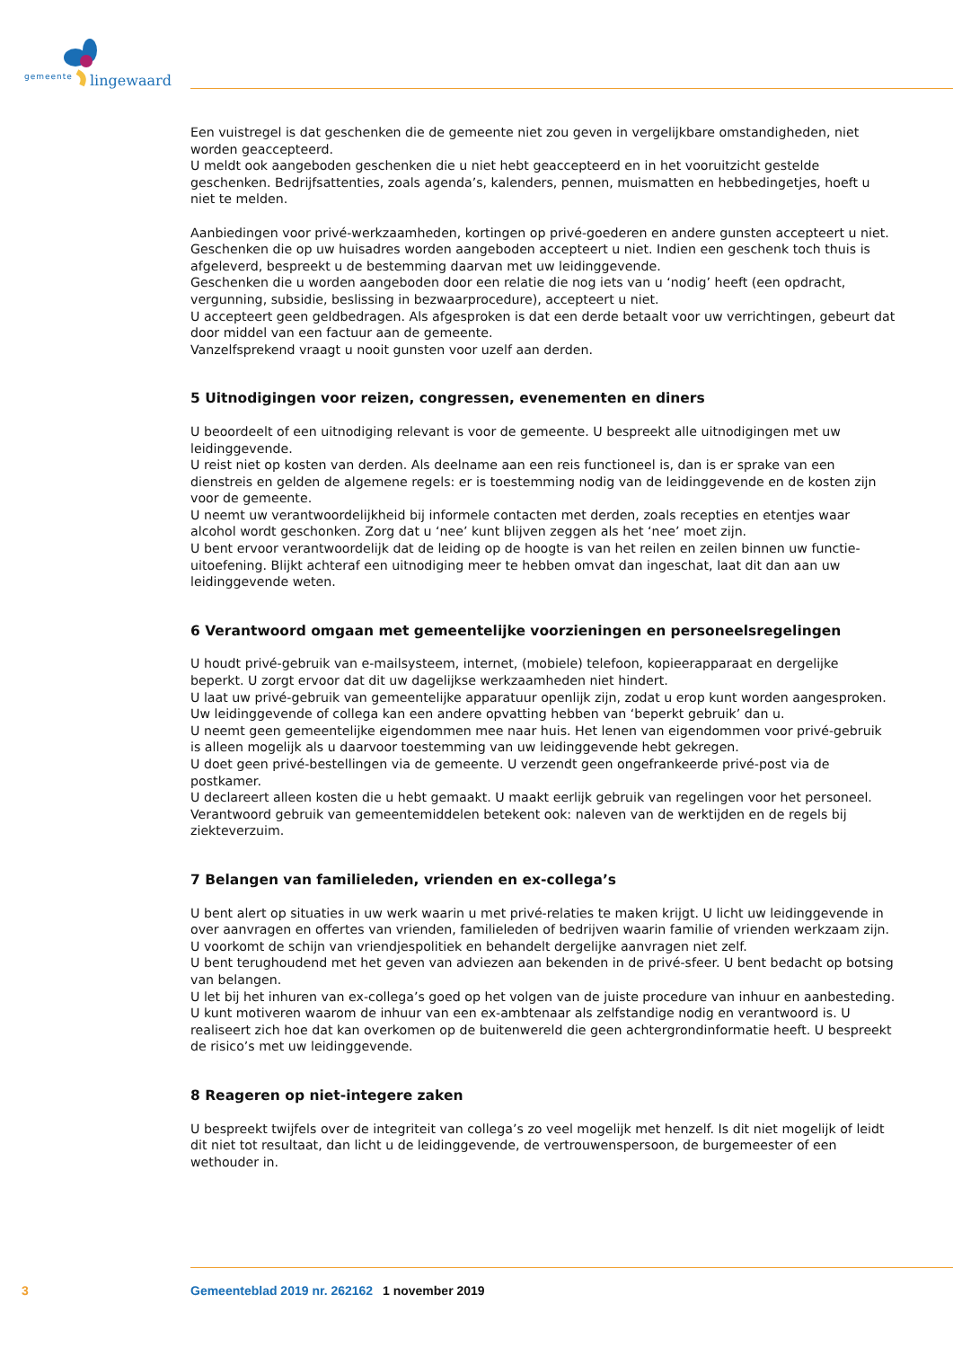gemeente lingewaard
Een vuistregel is dat geschenken die de gemeente niet zou geven in vergelijkbare omstandigheden, niet worden geaccepteerd.
U meldt ook aangeboden geschenken die u niet hebt geaccepteerd en in het vooruitzicht gestelde geschenken. Bedrijfsattenties, zoals agenda’s, kalenders, pennen, muismatten en hebbedingetjes, hoeft u niet te melden.
Aanbiedingen voor privé-werkzaamheden, kortingen op privé-goederen en andere gunsten accepteert u niet.
Geschenken die op uw huisadres worden aangeboden accepteert u niet. Indien een geschenk toch thuis is afgeleverd, bespreekt u de bestemming daarvan met uw leidinggevende.
Geschenken die u worden aangeboden door een relatie die nog iets van u ‘nodig’ heeft (een opdracht, vergunning, subsidie, beslissing in bezwaarprocedure), accepteert u niet.
U accepteert geen geldbedragen. Als afgesproken is dat een derde betaalt voor uw verrichtingen, gebeurt dat door middel van een factuur aan de gemeente.
Vanzelfsprekend vraagt u nooit gunsten voor uzelf aan derden.
5 Uitnodigingen voor reizen, congressen, evenementen en diners
U beoordeelt of een uitnodiging relevant is voor de gemeente. U bespreekt alle uitnodigingen met uw leidinggevende.
U reist niet op kosten van derden. Als deelname aan een reis functioneel is, dan is er sprake van een dienstreis en gelden de algemene regels: er is toestemming nodig van de leidinggevende en de kosten zijn voor de gemeente.
U neemt uw verantwoordelijkheid bij informele contacten met derden, zoals recepties en etentjes waar alcohol wordt geschonken. Zorg dat u ‘nee’ kunt blijven zeggen als het ‘nee’ moet zijn.
U bent ervoor verantwoordelijk dat de leiding op de hoogte is van het reilen en zeilen binnen uw functie-uitoefening. Blijkt achteraf een uitnodiging meer te hebben omvat dan ingeschat, laat dit dan aan uw leidinggevende weten.
6 Verantwoord omgaan met gemeentelijke voorzieningen en personeelsregelingen
U houdt privé-gebruik van e-mailsysteem, internet, (mobiele) telefoon, kopieerapparaat en dergelijke beperkt. U zorgt ervoor dat dit uw dagelijkse werkzaamheden niet hindert.
U laat uw privé-gebruik van gemeentelijke apparatuur openlijk zijn, zodat u erop kunt worden aangesproken. Uw leidinggevende of collega kan een andere opvatting hebben van ‘beperkt gebruik’ dan u.
U neemt geen gemeentelijke eigendommen mee naar huis. Het lenen van eigendommen voor privé-gebruik is alleen mogelijk als u daarvoor toestemming van uw leidinggevende hebt gekregen.
U doet geen privé-bestellingen via de gemeente. U verzendt geen ongefrankeerde privé-post via de postkamer.
U declareert alleen kosten die u hebt gemaakt. U maakt eerlijk gebruik van regelingen voor het personeel. Verantwoord gebruik van gemeentemiddelen betekent ook: naleven van de werktijden en de regels bij ziekteverzuim.
7 Belangen van familieleden, vrienden en ex-collega’s
U bent alert op situaties in uw werk waarin u met privé-relaties te maken krijgt. U licht uw leidinggevende in over aanvragen en offertes van vrienden, familieleden of bedrijven waarin familie of vrienden werkzaam zijn.
U voorkomt de schijn van vriendjespolitiek en behandelt dergelijke aanvragen niet zelf.
U bent terughoudend met het geven van adviezen aan bekenden in de privé-sfeer. U bent bedacht op botsing van belangen.
U let bij het inhuren van ex-collega’s goed op het volgen van de juiste procedure van inhuur en aanbesteding. U kunt motiveren waarom de inhuur van een ex-ambtenaar als zelfstandige nodig en verantwoord is. U realiseert zich hoe dat kan overkomen op de buitenwereld die geen achtergrondinformatie heeft. U bespreekt de risico’s met uw leidinggevende.
8 Reageren op niet-integere zaken
U bespreekt twijfels over de integriteit van collega’s zo veel mogelijk met henzelf. Is dit niet mogelijk of leidt dit niet tot resultaat, dan licht u de leidinggevende, de vertrouwenspersoon, de burgemeester of een wethouder in.
3 Gemeenteblad 2019 nr. 262162 1 november 2019